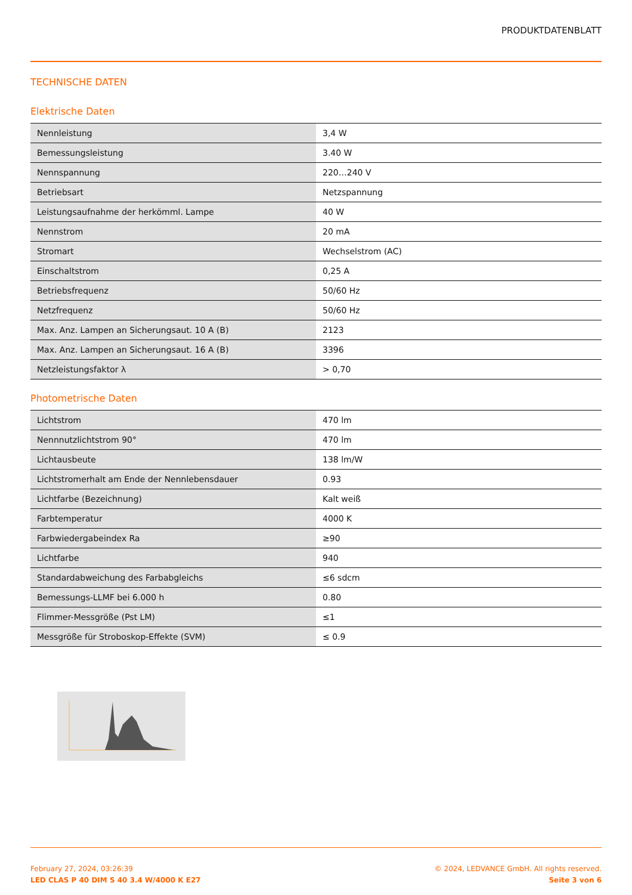PRODUKTDATENBLATT
TECHNISCHE DATEN
Elektrische Daten
| Nennleistung | 3,4 W |
| Bemessungsleistung | 3.40 W |
| Nennspannung | 220…240 V |
| Betriebsart | Netzspannung |
| Leistungsaufnahme der herkömml. Lampe | 40 W |
| Nennstrom | 20 mA |
| Stromart | Wechselstrom (AC) |
| Einschaltstrom | 0,25 A |
| Betriebsfrequenz | 50/60 Hz |
| Netzfrequenz | 50/60 Hz |
| Max. Anz. Lampen an Sicherungsaut. 10 A (B) | 2123 |
| Max. Anz. Lampen an Sicherungsaut. 16 A (B) | 3396 |
| Netzleistungsfaktor λ | > 0,70 |
Photometrische Daten
| Lichtstrom | 470 lm |
| Nennnutzlichtstrom 90° | 470 lm |
| Lichtausbeute | 138 lm/W |
| Lichtstromerhalt am Ende der Nennlebensdauer | 0.93 |
| Lichtfarbe (Bezeichnung) | Kalt weiß |
| Farbtemperatur | 4000 K |
| Farbwiedergabeindex Ra | ≥90 |
| Lichtfarbe | 940 |
| Standardabweichung des Farbabgleichs | ≤6 sdcm |
| Bemessungs-LLMF bei 6.000 h | 0.80 |
| Flimmer-Messgröße (Pst LM) | ≤1 |
| Messgröße für Stroboskop-Effekte (SVM) | ≤ 0.9 |
February 27, 2024, 03:26:39 © 2024, LEDVANCE GmbH. All rights reserved.
LED CLAS P 40 DIM S 40 3.4 W/4000 K E27 Seite 3 von 6